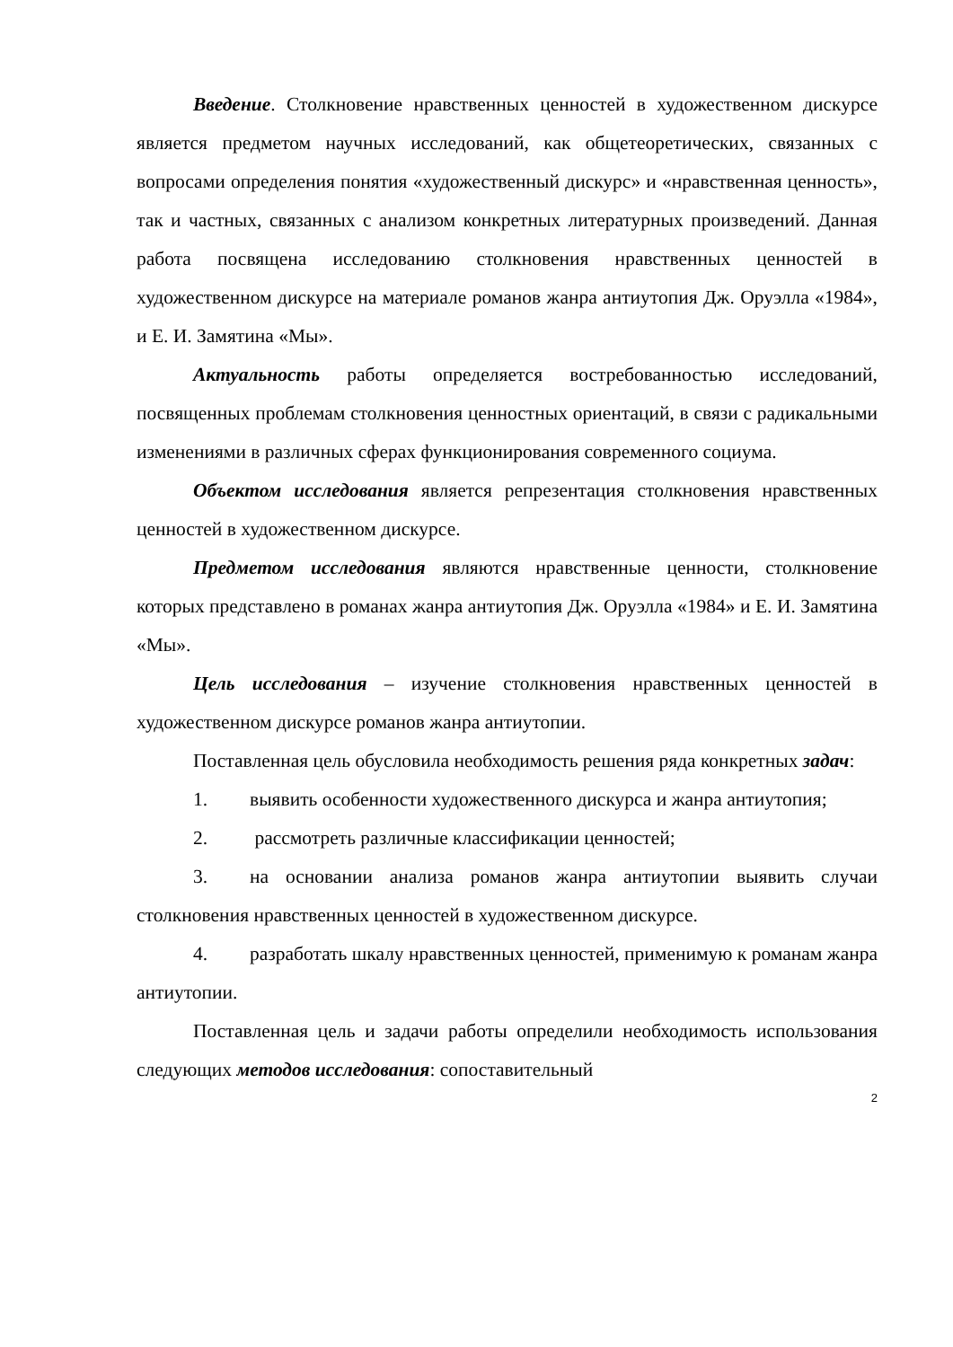Введение. Столкновение нравственных ценностей в художественном дискурсе является предметом научных исследований, как общетеоретических, связанных с вопросами определения понятия «художественный дискурс» и «нравственная ценность», так и частных, связанных с анализом конкретных литературных произведений. Данная работа посвящена исследованию столкновения нравственных ценностей в художественном дискурсе на материале романов жанра антиутопия Дж. Оруэлла «1984», и Е. И. Замятина «Мы».
Актуальность работы определяется востребованностью исследований, посвященных проблемам столкновения ценностных ориентаций, в связи с радикальными изменениями в различных сферах функционирования современного социума.
Объектом исследования является репрезентация столкновения нравственных ценностей в художественном дискурсе.
Предметом исследования являются нравственные ценности, столкновение которых представлено в романах жанра антиутопия Дж. Оруэлла «1984» и Е. И. Замятина «Мы».
Цель исследования – изучение столкновения нравственных ценностей в художественном дискурсе романов жанра антиутопии.
Поставленная цель обусловила необходимость решения ряда конкретных задач:
1. выявить особенности художественного дискурса и жанра антиутопия;
2. рассмотреть различные классификации ценностей;
3. на основании анализа романов жанра антиутопии выявить случаи столкновения нравственных ценностей в художественном дискурсе.
4. разработать шкалу нравственных ценностей, применимую к романам жанра антиутопии.
Поставленная цель и задачи работы определили необходимость использования следующих методов исследования: сопоставительный
2